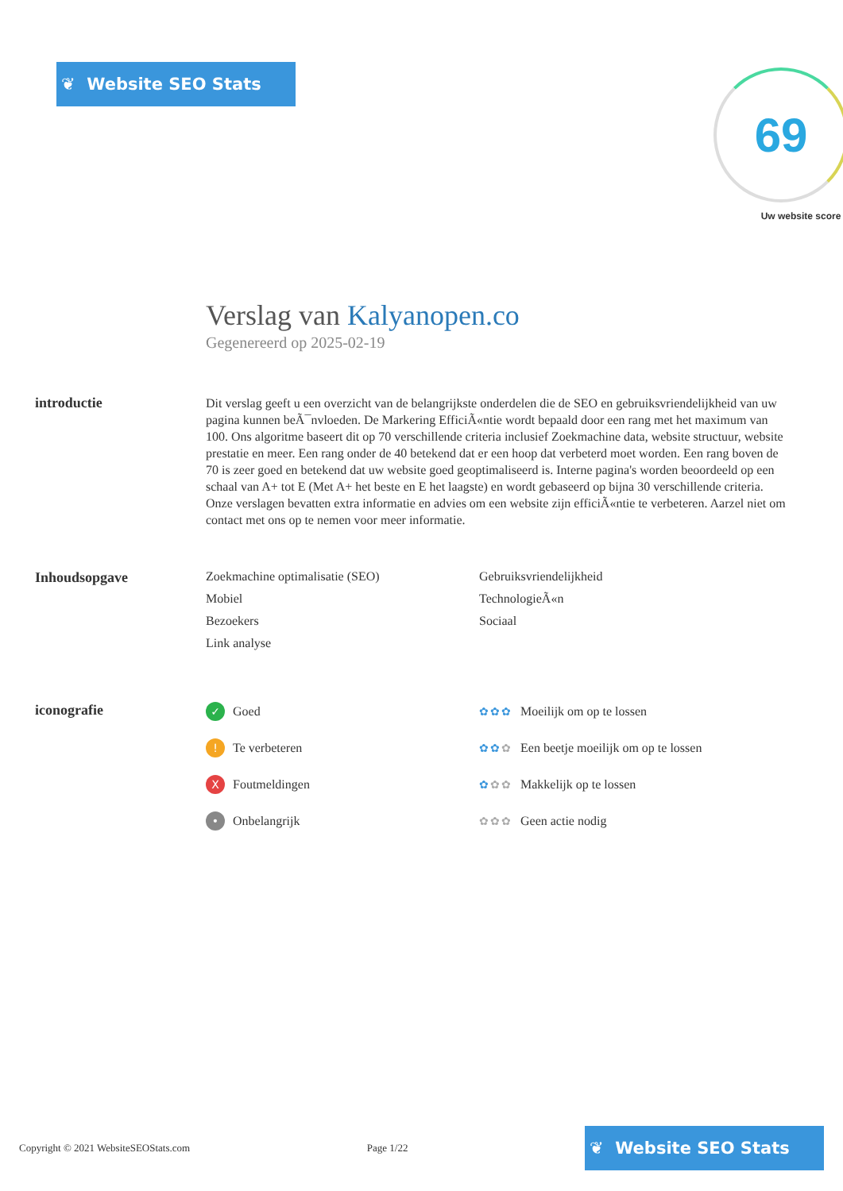❦ Website SEO Stats
69
Uw website score
Verslag van Kalyanopen.co
Gegenereerd op 2025-02-19
introductie
Dit verslag geeft u een overzicht van de belangrijkste onderdelen die de SEO en gebruiksvriendelijkheid van uw pagina kunnen beÃ¯nvloeden. De Markering EfficiÃ«ntie wordt bepaald door een rang met het maximum van 100. Ons algoritme baseert dit op 70 verschillende criteria inclusief Zoekmachine data, website structuur, website prestatie en meer. Een rang onder de 40 betekend dat er een hoop dat verbeterd moet worden. Een rang boven de 70 is zeer goed en betekend dat uw website goed geoptimaliseerd is. Interne pagina's worden beoordeeld op een schaal van A+ tot E (Met A+ het beste en E het laagste) en wordt gebaseerd op bijna 30 verschillende criteria. Onze verslagen bevatten extra informatie en advies om een website zijn efficiÃ«ntie te verbeteren. Aarzel niet om contact met ons op te nemen voor meer informatie.
Inhoudsopgave Zoekmachine optimalisatie (SEO) Gebruiksvriendelijkheid Mobiel TechnologieÃ«n Bezoekers Sociaal Link analyse
iconografie
✓ Goed
✿✿✿ Moeilijk om op te lossen
! Te verbeteren
✿✿✿ Een beetje moeilijk om op te lossen
X Foutmeldingen
✿✿✿ Makkelijk op te lossen
• Onbelangrijk
✿✿✿ Geen actie nodig
Copyright © 2021 WebsiteSEOStats.com Page 1/22
❦ Website SEO Stats